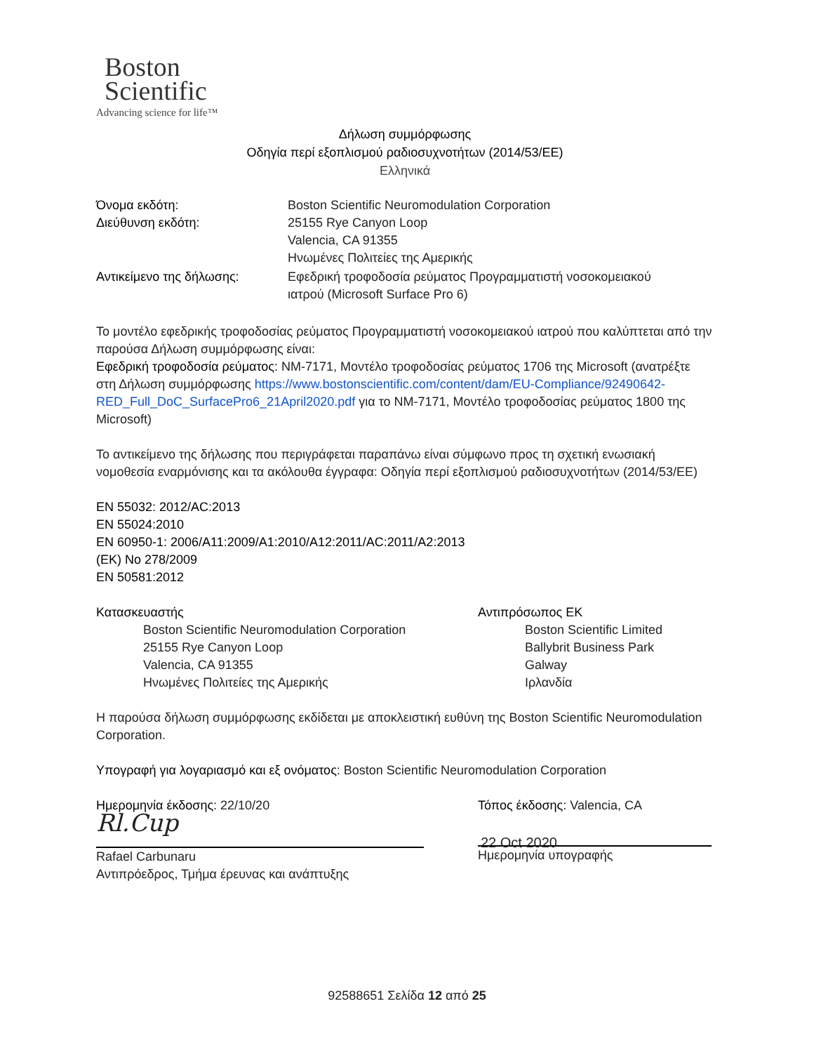Boston
Scientific
Advancing science for life™
Δήλωση συμμόρφωσης
Οδηγία περί εξοπλισμού ραδιοσυχνοτήτων (2014/53/ΕΕ)
Ελληνικά
Όνομα εκδότη: Boston Scientific Neuromodulation Corporation
Διεύθυνση εκδότη: 25155 Rye Canyon Loop
Valencia, CA 91355
Ηνωμένες Πολιτείες της Αμερικής
Αντικείμενο της δήλωσης: Εφεδρική τροφοδοσία ρεύματος Προγραμματιστή νοσοκομειακού
ιατρού (Microsoft Surface Pro 6)
Το μοντέλο εφεδρικής τροφοδοσίας ρεύματος Προγραμματιστή νοσοκομειακού ιατρού που καλύπτεται από την παρούσα Δήλωση συμμόρφωσης είναι:
Εφεδρική τροφοδοσία ρεύματος: NM-7171, Μοντέλο τροφοδοσίας ρεύματος 1706 της Microsoft (ανατρέξτε στη Δήλωση συμμόρφωσης https://www.bostonscientific.com/content/dam/EU-Compliance/92490642-RED_Full_DoC_SurfacePro6_21April2020.pdf για το NM-7171, Μοντέλο τροφοδοσίας ρεύματος 1800 της Microsoft)
Το αντικείμενο της δήλωσης που περιγράφεται παραπάνω είναι σύμφωνο προς τη σχετική ενωσιακή νομοθεσία εναρμόνισης και τα ακόλουθα έγγραφα: Οδηγία περί εξοπλισμού ραδιοσυχνοτήτων (2014/53/ΕΕ)
EN 55032: 2012/AC:2013
EN 55024:2010
EN 60950-1: 2006/A11:2009/A1:2010/A12:2011/AC:2011/A2:2013
(ΕΚ) No 278/2009
EN 50581:2012
Κατασκευαστής
Boston Scientific Neuromodulation Corporation
25155 Rye Canyon Loop
Valencia, CA 91355
Ηνωμένες Πολιτείες της Αμερικής
Αντιπρόσωπος ΕΚ
Boston Scientific Limited
Ballybrit Business Park
Galway
Ιρλανδία
Η παρούσα δήλωση συμμόρφωσης εκδίδεται με αποκλειστική ευθύνη της Boston Scientific Neuromodulation Corporation.
Υπογραφή για λογαριασμό και εξ ονόματος: Boston Scientific Neuromodulation Corporation
Ημερομηνία έκδοσης: 22/10/20
Rl.Cup
Rafael Carbunaru
Αντιπρόεδρος, Τμήμα έρευνας και ανάπτυξης
Τόπος έκδοσης: Valencia, CA
22 Oct 2020
Ημερομηνία υπογραφής
92588651 Σελίδα 12 από 25